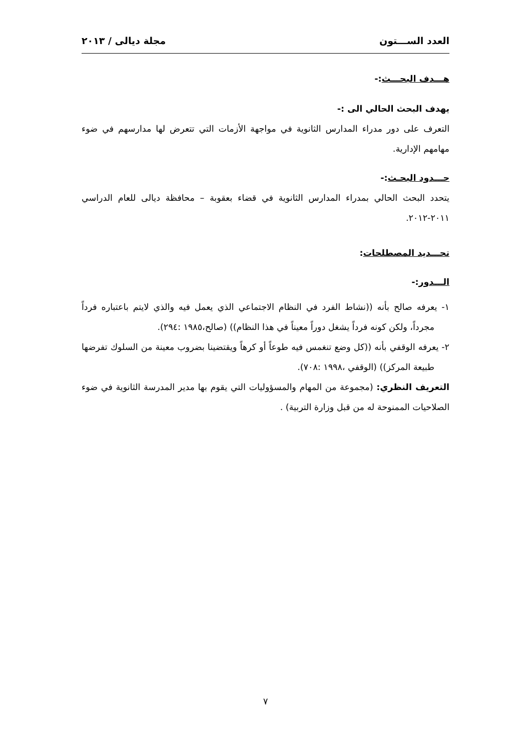العدد الســـتون مجلة ديالى / ٢٠١٣
هـــدف البحـــث:-
يهدف البحث الحالي الى :-
التعرف على دور مدراء المدارس الثانوية في مواجهة الأزمات التي تتعرض لها مدارسهم في ضوء مهامهم الإدارية.
حـــدود البحـث:-
يتحدد البحث الحالي بمدراء المدارس الثانوية في قضاء بعقوبة – محافظة ديالى للعام الدراسي ٢٠١١-٢٠١٢.
تحـــديد المصطلحات:
الـــدور:-
١- يعرفه صالح بأنه ((نشاط الفرد في النظام الاجتماعي الذي يعمل فيه والذي لايتم باعتباره فرداً مجرداً، ولكن كونه فرداً يشغل دوراً معيناً في هذا النظام)) (صالح،١٩٨٥ :٢٩٤).
٢- يعرفه الوقفي بأنه ((كل وضع تنغمس فيه طوعاً أو كرهاً ويقتضينا بضروب معينة من السلوك تفرضها طبيعة المركز)) (الوقفي ،١٩٩٨ :٧٠٨).
التعريف النظري: (مجموعة من المهام والمسؤوليات التي يقوم بها مدير المدرسة الثانوية في ضوء الصلاحيات الممنوحة له من قبل وزارة التربية) .
٧